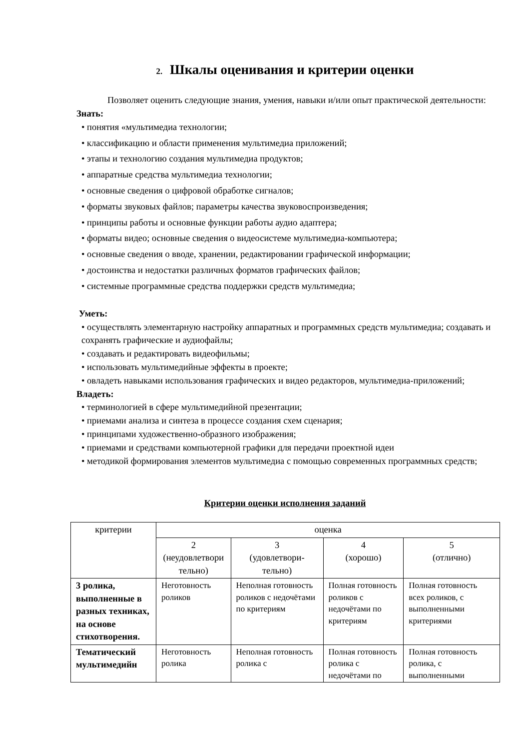2. Шкалы оценивания и критерии оценки
Позволяет оценить следующие знания, умения, навыки и/или опыт практической деятельности:
Знать:
• понятия «мультимедиа технологии;
• классификацию и области применения мультимедиа приложений;
• этапы и технологию создания мультимедиа продуктов;
• аппаратные средства мультимедиа технологии;
• основные сведения о цифровой обработке сигналов;
• форматы звуковых файлов; параметры качества звуковоспроизведения;
• принципы работы и основные функции работы аудио адаптера;
• форматы видео; основные сведения о видеосистеме мультимедиа-компьютера;
• основные сведения о вводе, хранении, редактировании графической информации;
• достоинства и недостатки различных форматов графических файлов;
• системные программные средства поддержки средств мультимедиа;
Уметь:
• осуществлять элементарную настройку аппаратных и программных средств мультимедиа; создавать и сохранять графические и аудиофайлы;
• создавать и редактировать видеофильмы;
• использовать мультимедийные эффекты в проекте;
• овладеть навыками использования графических и видео редакторов, мультимедиа-приложений;
Владеть:
• терминологией в сфере мультимедийной презентации;
• приемами анализа и синтеза в процессе создания схем сценария;
• принципами художественно-образного изображения;
• приемами и средствами компьютерной графики для передачи проектной идеи
• методикой формирования элементов мультимедиа с помощью современных программных средств;
Критерии оценки исполнения заданий
| критерии | оценка | | | |
| --- | --- | --- | --- | --- |
| | 2 (неудовлетвори тельно) | 3 (удовлетвори- тельно) | 4 (хорошо) | 5 (отлично) |
| 3 ролика, выполненные в разных техниках, на основе стихотворения. | Неготовность роликов | Неполная готовность роликов с недочётами по критериям | Полная готовность роликов с недочётами по критериям | Полная готовность всех роликов, с выполненными критериями |
| Тематический мультимедийн | Неготовность ролика | Неполная готовность ролика с | Полная готовность ролика с недочётами по | Полная готовность ролика, с выполненными |